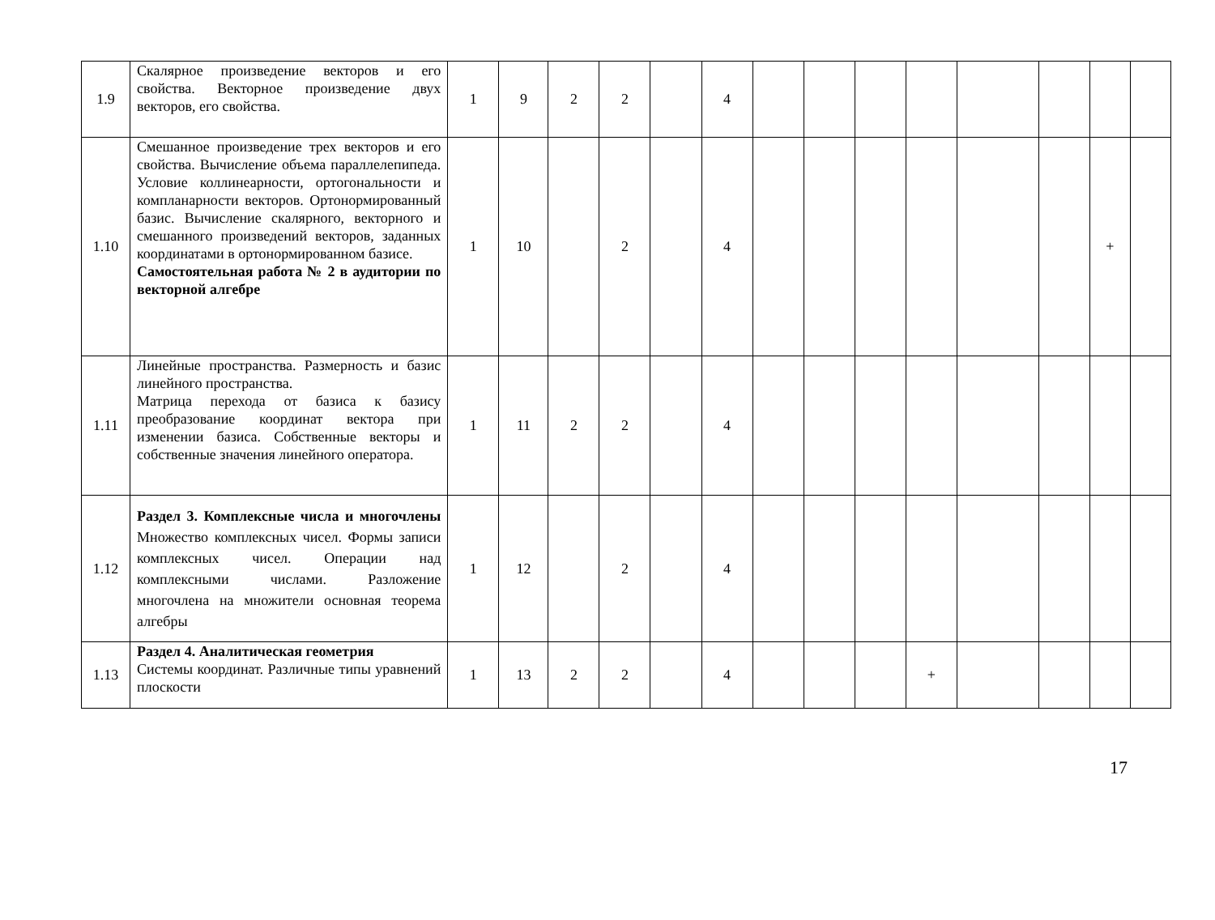| 1.9 | Скалярное произведение векторов и его свойства. Векторное произведение двух векторов, его свойства. | 1 | 9 | 2 | 2 | | 4 | | | | | | | | |
| 1.10 | Смешанное произведение трех векторов и его свойства. Вычисление объема параллелепипеда. Условие коллинеарности, ортогональности и компланарности векторов. Ортонормированный базис. Вычисление скалярного, векторного и смешанного произведений векторов, заданных координатами в ортонормированном базисе. Самостоятельная работа № 2 в аудитории по векторной алгебре | 1 | 10 | | 2 | | 4 | | | | | | | + | |
| 1.11 | Линейные пространства. Размерность и базис линейного пространства. Матрица перехода от базиса к базису преобразование координат вектора при изменении базиса. Собственные векторы и собственные значения линейного оператора. | 1 | 11 | 2 | 2 | | 4 | | | | | | | | |
| 1.12 | Раздел 3. Комплексные числа и многочлены Множество комплексных чисел. Формы записи комплексных чисел. Операции над комплексными числами. Разложение многочлена на множители основная теорема алгебры | 1 | 12 | | 2 | | 4 | | | | | | | | |
| 1.13 | Раздел 4. Аналитическая геометрия Системы координат. Различные типы уравнений плоскости | 1 | 13 | 2 | 2 | | 4 | | | | + | | | | |
17